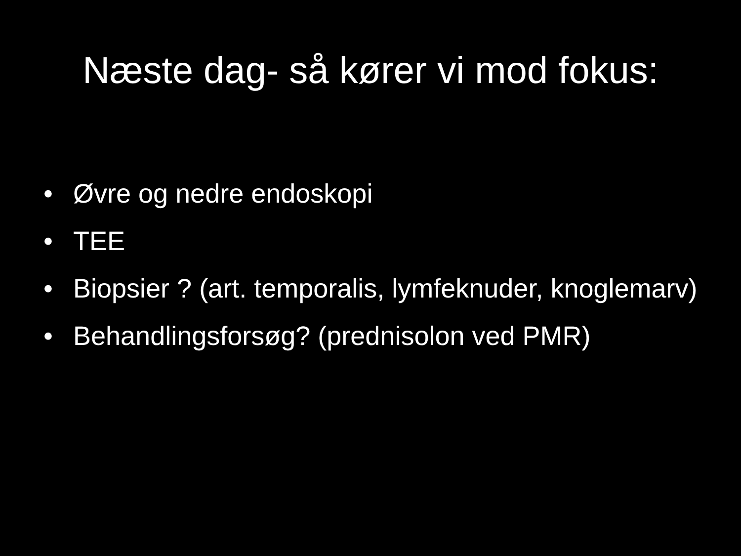Næste dag- så kører vi mod fokus:
• Øvre og nedre endoskopi
• TEE
• Biopsier ? (art. temporalis, lymfeknuder, knoglemarv)
• Behandlingsforsøg? (prednisolon ved PMR)